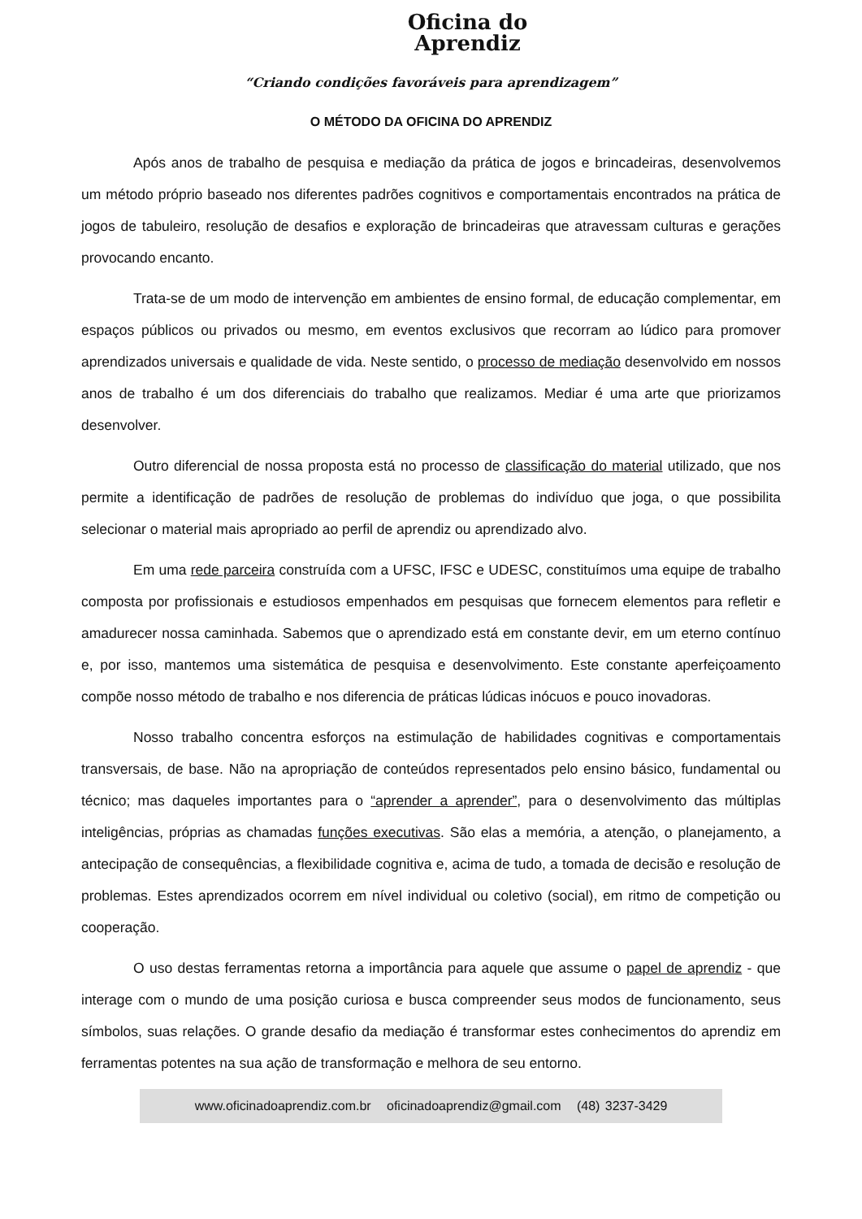Oficina do
Aprendiz
“Criando condições favoráveis para aprendizagem”
O MÉTODO DA OFICINA DO APRENDIZ
Após anos de trabalho de pesquisa e mediação da prática de jogos e brincadeiras, desenvolvemos um método próprio baseado nos diferentes padrões cognitivos e comportamentais encontrados na prática de jogos de tabuleiro, resolução de desafios e exploração de brincadeiras que atravessam culturas e gerações provocando encanto.
Trata-se de um modo de intervenção em ambientes de ensino formal, de educação complementar, em espaços públicos ou privados ou mesmo, em eventos exclusivos que recorram ao lúdico para promover aprendizados universais e qualidade de vida. Neste sentido, o processo de mediação desenvolvido em nossos anos de trabalho é um dos diferenciais do trabalho que realizamos. Mediar é uma arte que priorizamos desenvolver.
Outro diferencial de nossa proposta está no processo de classificação do material utilizado, que nos permite a identificação de padrões de resolução de problemas do indivíduo que joga, o que possibilita selecionar o material mais apropriado ao perfil de aprendiz ou aprendizado alvo.
Em uma rede parceira construída com a UFSC, IFSC e UDESC, constituímos uma equipe de trabalho composta por profissionais e estudiosos empenhados em pesquisas que fornecem elementos para refletir e amadurecer nossa caminhada. Sabemos que o aprendizado está em constante devir, em um eterno contínuo e, por isso, mantemos uma sistemática de pesquisa e desenvolvimento. Este constante aperfeiçoamento compõe nosso método de trabalho e nos diferencia de práticas lúdicas inócuos e pouco inovadoras.
Nosso trabalho concentra esforços na estimulação de habilidades cognitivas e comportamentais transversais, de base. Não na apropriação de conteúdos representados pelo ensino básico, fundamental ou técnico; mas daqueles importantes para o “aprender a aprender”, para o desenvolvimento das múltiplas inteligências, próprias as chamadas funções executivas. São elas a memória, a atenção, o planejamento, a antecipação de consequências, a flexibilidade cognitiva e, acima de tudo, a tomada de decisão e resolução de problemas. Estes aprendizados ocorrem em nível individual ou coletivo (social), em ritmo de competição ou cooperação.
O uso destas ferramentas retorna a importância para aquele que assume o papel de aprendiz - que interage com o mundo de uma posição curiosa e busca compreender seus modos de funcionamento, seus símbolos, suas relações. O grande desafio da mediação é transformar estes conhecimentos do aprendiz em ferramentas potentes na sua ação de transformação e melhora de seu entorno.
www.oficinadoaprendiz.com.br oficinadoaprendiz@gmail.com (48) 3237-3429